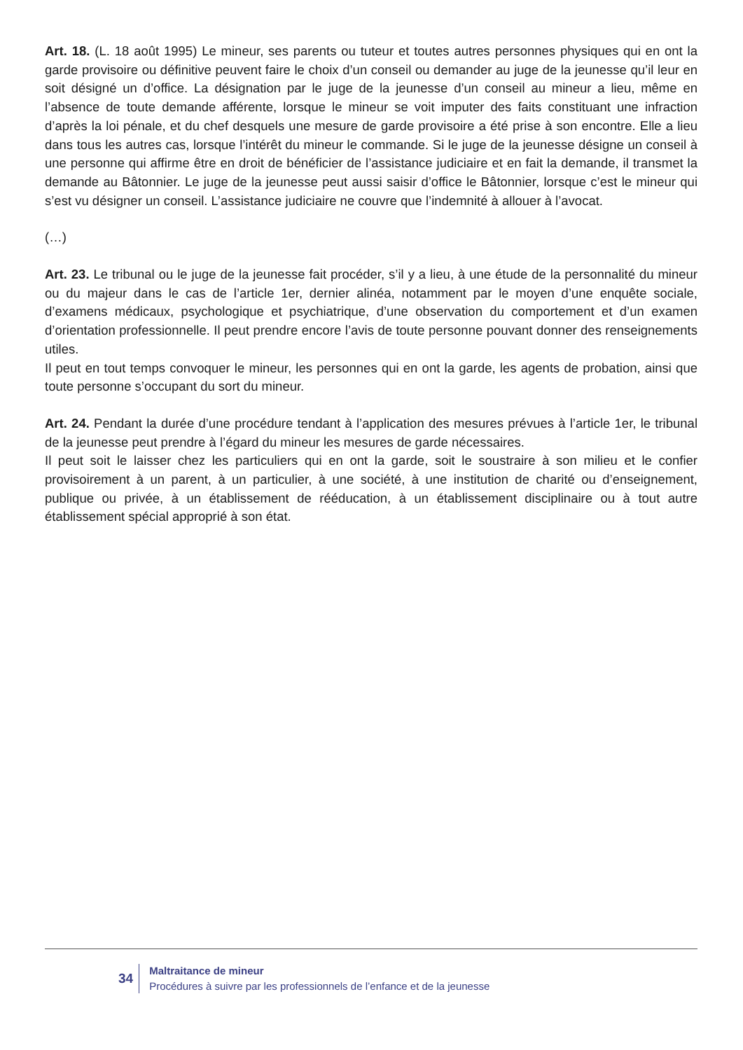Art. 18. (L. 18 août 1995) Le mineur, ses parents ou tuteur et toutes autres personnes physiques qui en ont la garde provisoire ou définitive peuvent faire le choix d’un conseil ou demander au juge de la jeunesse qu’il leur en soit désigné un d’office. La désignation par le juge de la jeunesse d’un conseil au mineur a lieu, même en l’absence de toute demande afférente, lorsque le mineur se voit imputer des faits constituant une infraction d’après la loi pénale, et du chef desquels une mesure de garde provisoire a été prise à son encontre. Elle a lieu dans tous les autres cas, lorsque l’intérêt du mineur le commande. Si le juge de la jeunesse désigne un conseil à une personne qui affirme être en droit de bénéficier de l’assistance judiciaire et en fait la demande, il transmet la demande au Bâtonnier. Le juge de la jeunesse peut aussi saisir d’office le Bâtonnier, lorsque c’est le mineur qui s’est vu désigner un conseil. L’assistance judiciaire ne couvre que l’indemnité à allouer à l’avocat.
(…)
Art. 23. Le tribunal ou le juge de la jeunesse fait procéder, s’il y a lieu, à une étude de la personnalité du mineur ou du majeur dans le cas de l’article 1er, dernier alinéa, notamment par le moyen d’une enquête sociale, d’examens médicaux, psychologique et psychiatrique, d’une observation du comportement et d’un examen d’orientation professionnelle. Il peut prendre encore l’avis de toute personne pouvant donner des renseignements utiles.
Il peut en tout temps convoquer le mineur, les personnes qui en ont la garde, les agents de probation, ainsi que toute personne s’occupant du sort du mineur.
Art. 24. Pendant la durée d’une procédure tendant à l’application des mesures prévues à l’article 1er, le tribunal de la jeunesse peut prendre à l’égard du mineur les mesures de garde nécessaires.
Il peut soit le laisser chez les particuliers qui en ont la garde, soit le soustraire à son milieu et le confier provisoirement à un parent, à un particulier, à une société, à une institution de charité ou d’enseignement, publique ou privée, à un établissement de rééducation, à un établissement disciplinaire ou à tout autre établissement spécial approprié à son état.
34
Maltraitance de mineur
Procédures à suivre par les professionnels de l’enfance et de la jeunesse